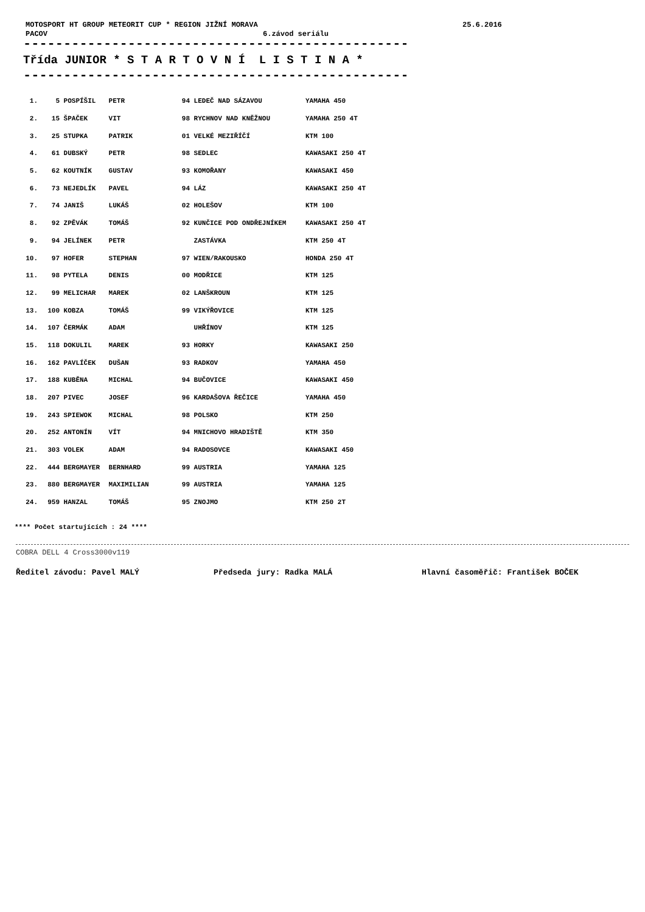MOTOSPORT HT GROUP METEORIT CUP * REGION JIŽNÍ MORAVA 25.6.2016
PACOV 6.závod seriálu
----------------------------------------------------
Třída JUNIOR * S T A R T O V N Í L I S T I N A *
----------------------------------------------------
| 1. | 5 | POSPÍŠIL | PETR | 94 | LEDEČ NAD SÁZAVOU | YAMAHA 450 |
| 2. | 15 | ŠPAČEK | VIT | 98 | RYCHNOV NAD KNĚŽNOU | YAMAHA 250 4T |
| 3. | 25 | STUPKA | PATRIK | 01 | VELKÉ MEZIŘÍČÍ | KTM 100 |
| 4. | 61 | DUBSKÝ | PETR | 98 | SEDLEC | KAWASAKI 250 4T |
| 5. | 62 | KOUTNÍK | GUSTAV | 93 | KOMOŘANY | KAWASAKI 450 |
| 6. | 73 | NEJEDLÍK | PAVEL | 94 | LÁZ | KAWASAKI 250 4T |
| 7. | 74 | JANIŠ | LUKÁŠ | 02 | HOLEŠOV | KTM 100 |
| 8. | 92 | ZPĚVÁK | TOMÁŠ | 92 | KUNČICE POD ONDŘEJNÍKEM | KAWASAKI 250 4T |
| 9. | 94 | JELÍNEK | PETR | | ZASTÁVKA | KTM 250 4T |
| 10. | 97 | HOFER | STEPHAN | 97 | WIEN/RAKOUSKO | HONDA 250 4T |
| 11. | 98 | PYTELA | DENIS | 00 | MODŘICE | KTM 125 |
| 12. | 99 | MELICHAR | MAREK | 02 | LANŠKROUN | KTM 125 |
| 13. | 100 | KOBZA | TOMÁŠ | 99 | VIKÝŘOVICE | KTM 125 |
| 14. | 107 | ČERMÁK | ADAM | | UHŘÍNOV | KTM 125 |
| 15. | 118 | DOKULIL | MAREK | 93 | HORKY | KAWASAKI 250 |
| 16. | 162 | PAVLÍČEK | DUŠAN | 93 | RADKOV | YAMAHA 450 |
| 17. | 188 | KUBĚNA | MICHAL | 94 | BUČOVICE | KAWASAKI 450 |
| 18. | 207 | PIVEC | JOSEF | 96 | KARDAŠOVA ŘEČICE | YAMAHA 450 |
| 19. | 243 | SPIEWOK | MICHAL | 98 | POLSKO | KTM 250 |
| 20. | 252 | ANTONÍN | VÍT | 94 | MNICHOVO HRADIŠTĚ | KTM 350 |
| 21. | 303 | VOLEK | ADAM | 94 | RADOSOVCE | KAWASAKI 450 |
| 22. | 444 | BERGMAYER | BERNHARD | 99 | AUSTRIA | YAMAHA 125 |
| 23. | 880 | BERGMAYER | MAXIMILIAN | 99 | AUSTRIA | YAMAHA 125 |
| 24. | 959 | HANZAL | TOMÁŠ | 95 | ZNOJMO | KTM 250 2T |
**** Počet startujících : 24 ****
COBRA DELL 4 Cross3000v119
Ředitel závodu: Pavel MALÝ Předseda jury: Radka MALÁ Hlavní časoměřič: František BOČEK